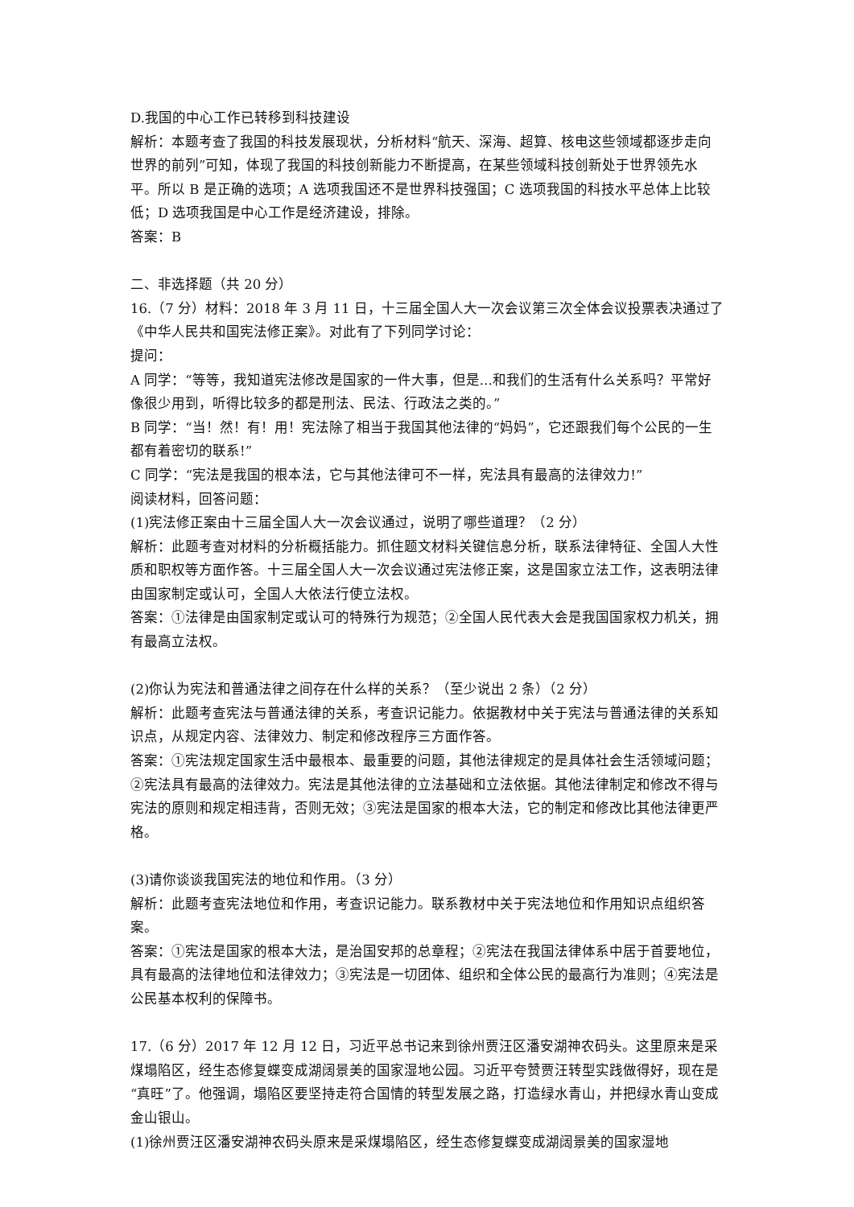D.我国的中心工作已转移到科技建设
解析：本题考查了我国的科技发展现状，分析材料“航天、深海、超算、核电这些领域都逐步走向世界的前列”可知，体现了我国的科技创新能力不断提高，在某些领域科技创新处于世界领先水平。所以 B 是正确的选项；A 选项我国还不是世界科技强国；C 选项我国的科技水平总体上比较低；D 选项我国是中心工作是经济建设，排除。
答案：B
二、非选择题（共 20 分）
16.（7 分）材料：2018 年 3 月 11 日，十三届全国人大一次会议第三次全体会议投票表决通过了《中华人民共和国宪法修正案》。对此有了下列同学讨论：
提问：
A 同学：“等等，我知道宪法修改是国家的一件大事，但是…和我们的生活有什么关系吗？平常好像很少用到，听得比较多的都是刑法、民法、行政法之类的。”
B 同学：“当！然！有！用！宪法除了相当于我国其他法律的“妈妈”，它还跟我们每个公民的一生都有着密切的联系!”
C 同学：“宪法是我国的根本法，它与其他法律可不一样，宪法具有最高的法律效力!”
阅读材料，回答问题：
(1)宪法修正案由十三届全国人大一次会议通过，说明了哪些道理？（2 分）
解析：此题考查对材料的分析概括能力。抓住题文材料关键信息分析，联系法律特征、全国人大性质和职权等方面作答。十三届全国人大一次会议通过宪法修正案，这是国家立法工作，这表明法律由国家制定或认可，全国人大依法行使立法权。
答案：①法律是由国家制定或认可的特殊行为规范；②全国人民代表大会是我国国家权力机关，拥有最高立法权。
(2)你认为宪法和普通法律之间存在什么样的关系？（至少说出 2 条）（2 分）
解析：此题考查宪法与普通法律的关系，考查识记能力。依据教材中关于宪法与普通法律的关系知识点，从规定内容、法律效力、制定和修改程序三方面作答。
答案：①宪法规定国家生活中最根本、最重要的问题，其他法律规定的是具体社会生活领域问题；②宪法具有最高的法律效力。宪法是其他法律的立法基础和立法依据。其他法律制定和修改不得与宪法的原则和规定相违背，否则无效；③宪法是国家的根本大法，它的制定和修改比其他法律更严格。
(3)请你谈谈我国宪法的地位和作用。（3 分）
解析：此题考查宪法地位和作用，考查识记能力。联系教材中关于宪法地位和作用知识点组织答案。
答案：①宪法是国家的根本大法，是治国安邦的总章程；②宪法在我国法律体系中居于首要地位，具有最高的法律地位和法律效力；③宪法是一切团体、组织和全体公民的最高行为准则；④宪法是公民基本权利的保障书。
17.（6 分）2017 年 12 月 12 日，习近平总书记来到徐州贾汪区潘安湖神农码头。这里原来是采煤塌陷区，经生态修复蝶变成湖阔景美的国家湿地公园。习近平夸赞贾汪转型实践做得好，现在是“真旺”了。他强调，塌陷区要坚持走符合国情的转型发展之路，打造绿水青山，并把绿水青山变成金山银山。
(1)徐州贾汪区潘安湖神农码头原来是采煤塌陷区，经生态修复蝶变成湖阔景美的国家湿地